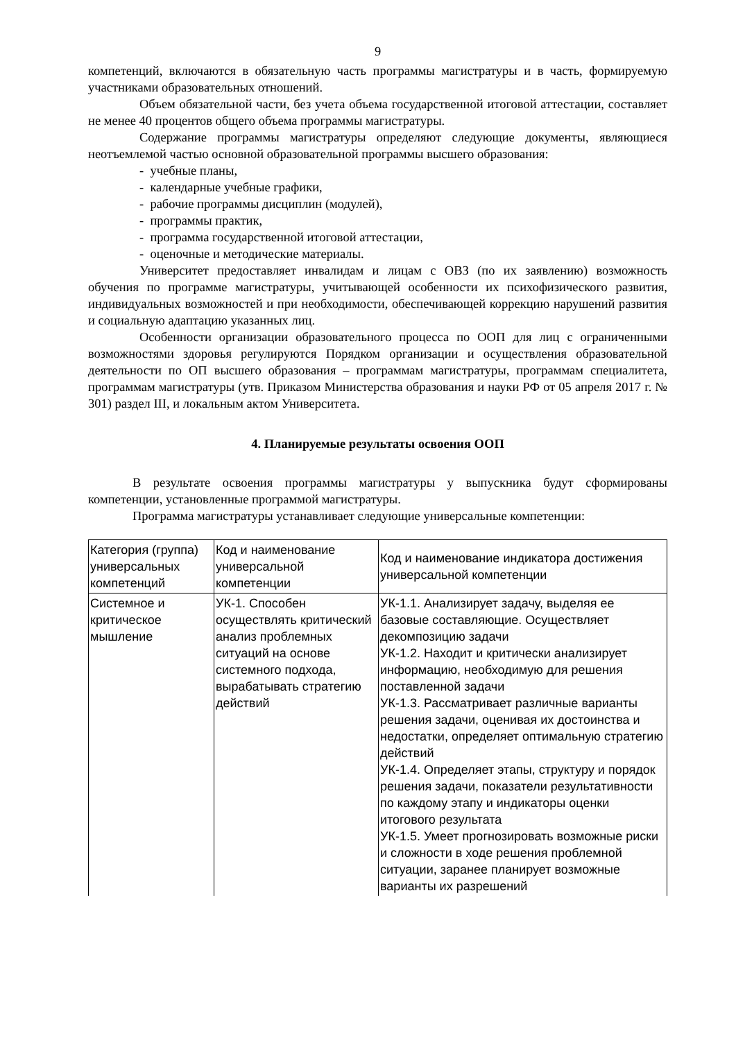9
компетенций, включаются в обязательную часть программы магистратуры и в часть, формируемую участниками образовательных отношений.
Объем обязательной части, без учета объема государственной итоговой аттестации, составляет не менее 40 процентов общего объема программы магистратуры.
Содержание программы магистратуры определяют следующие документы, являющиеся неотъемлемой частью основной образовательной программы высшего образования:
- учебные планы,
- календарные учебные графики,
- рабочие программы дисциплин (модулей),
- программы практик,
- программа государственной итоговой аттестации,
- оценочные и методические материалы.
Университет предоставляет инвалидам и лицам с ОВЗ (по их заявлению) возможность обучения по программе магистратуры, учитывающей особенности их психофизического развития, индивидуальных возможностей и при необходимости, обеспечивающей коррекцию нарушений развития и социальную адаптацию указанных лиц.
Особенности организации образовательного процесса по ООП для лиц с ограниченными возможностями здоровья регулируются Порядком организации и осуществления образовательной деятельности по ОП высшего образования – программам магистратуры, программам специалитета, программам магистратуры (утв. Приказом Министерства образования и науки РФ от 05 апреля 2017 г. № 301) раздел III, и локальным актом Университета.
4. Планируемые результаты освоения ООП
В результате освоения программы магистратуры у выпускника будут сформированы компетенции, установленные программой магистратуры.
Программа магистратуры устанавливает следующие универсальные компетенции:
| Категория (группа) универсальных компетенций | Код и наименование универсальной компетенции | Код и наименование индикатора достижения универсальной компетенции |
| Системное и критическое мышление | УК-1. Способен осуществлять критический анализ проблемных ситуаций на основе системного подхода, вырабатывать стратегию действий | УК-1.1. Анализирует задачу, выделяя ее базовые составляющие. Осуществляет декомпозицию задачи УК-1.2. Находит и критически анализирует информацию, необходимую для решения поставленной задачи УК-1.3. Рассматривает различные варианты решения задачи, оценивая их достоинства и недостатки, определяет оптимальную стратегию действий УК-1.4. Определяет этапы, структуру и порядок решения задачи, показатели результативности по каждому этапу и индикаторы оценки итогового результата УК-1.5. Умеет прогнозировать возможные риски и сложности в ходе решения проблемной ситуации, заранее планирует возможные варианты их разрешений |